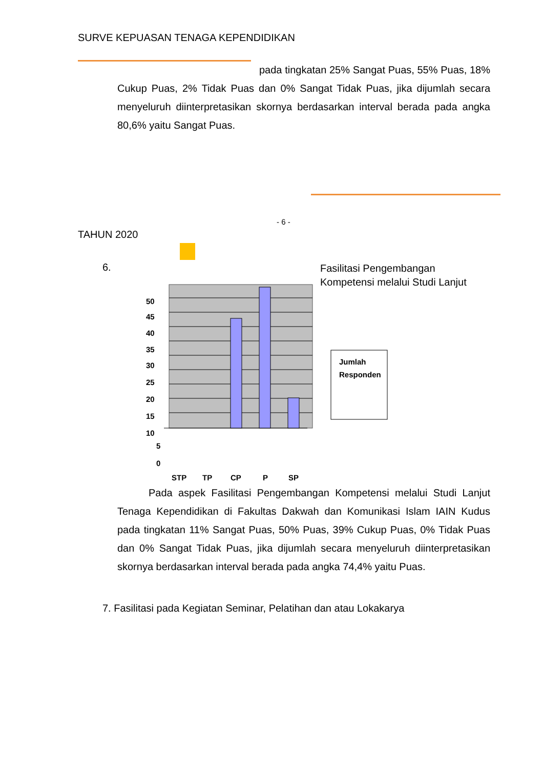SURVE KEPUASAN TENAGA KEPENDIDIKAN
pada tingkatan 25% Sangat Puas, 55% Puas, 18% Cukup Puas, 2% Tidak Puas dan 0% Sangat Tidak Puas, jika dijumlah secara menyeluruh diinterpretasikan skornya berdasarkan interval berada pada angka 80,6% yaitu Sangat Puas.
- 6 -
TAHUN 2020
6.
Fasilitasi Pengembangan Kompetensi melalui Studi Lanjut
50
45
40
35
30
25
20
15
10
5
0
STP
TP
CP
P
SP
Jumlah
Responden
Pada aspek Fasilitasi Pengembangan Kompetensi melalui Studi Lanjut Tenaga Kependidikan di Fakultas Dakwah dan Komunikasi Islam IAIN Kudus pada tingkatan 11% Sangat Puas, 50% Puas, 39% Cukup Puas, 0% Tidak Puas dan 0% Sangat Tidak Puas, jika dijumlah secara menyeluruh diinterpretasikan skornya berdasarkan interval berada pada angka 74,4% yaitu Puas.
7. Fasilitasi pada Kegiatan Seminar, Pelatihan dan atau Lokakarya